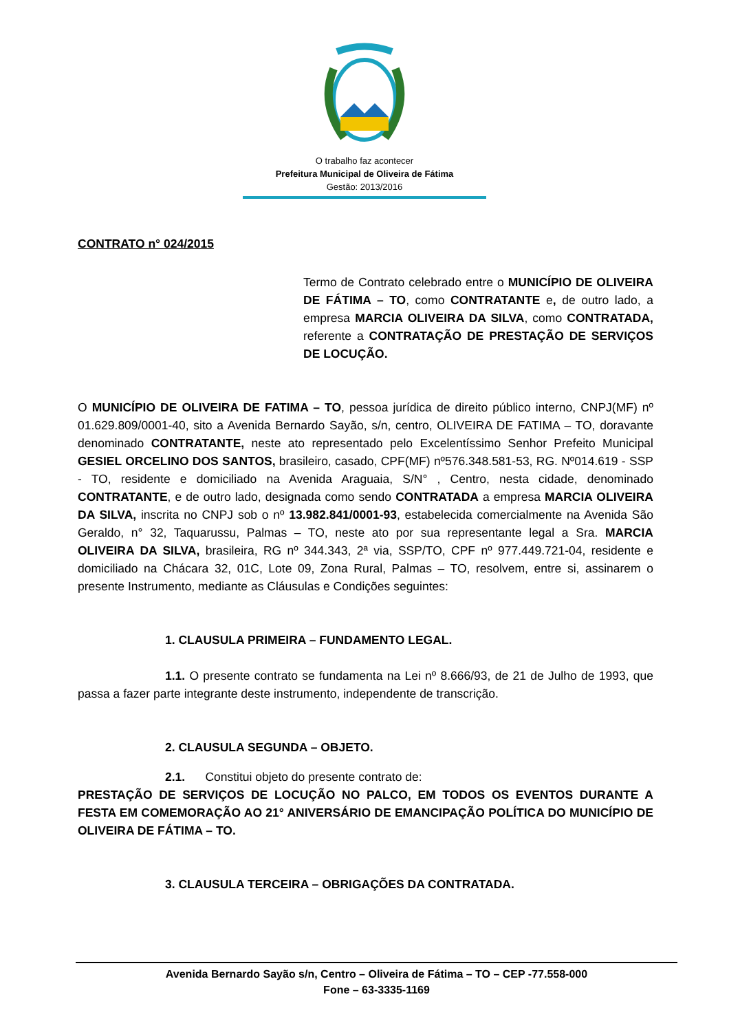O trabalho faz acontecer
Prefeitura Municipal de Oliveira de Fátima
Gestão: 2013/2016
CONTRATO n° 024/2015
Termo de Contrato celebrado entre o MUNICÍPIO DE OLIVEIRA DE FÁTIMA – TO, como CONTRATANTE e, de outro lado, a empresa MARCIA OLIVEIRA DA SILVA, como CONTRATADA, referente a CONTRATAÇÃO DE PRESTAÇÃO DE SERVIÇOS DE LOCUÇÃO.
O MUNICÍPIO DE OLIVEIRA DE FATIMA – TO, pessoa jurídica de direito público interno, CNPJ(MF) nº 01.629.809/0001-40, sito a Avenida Bernardo Sayão, s/n, centro, OLIVEIRA DE FATIMA – TO, doravante denominado CONTRATANTE, neste ato representado pelo Excelentíssimo Senhor Prefeito Municipal GESIEL ORCELINO DOS SANTOS, brasileiro, casado, CPF(MF) nº576.348.581-53, RG. Nº014.619 - SSP - TO, residente e domiciliado na Avenida Araguaia, S/N° , Centro, nesta cidade, denominado CONTRATANTE, e de outro lado, designada como sendo CONTRATADA a empresa MARCIA OLIVEIRA DA SILVA, inscrita no CNPJ sob o nº 13.982.841/0001-93, estabelecida comercialmente na Avenida São Geraldo, n° 32, Taquarussu, Palmas – TO, neste ato por sua representante legal a Sra. MARCIA OLIVEIRA DA SILVA, brasileira, RG nº 344.343, 2ª via, SSP/TO, CPF nº 977.449.721-04, residente e domiciliado na Chácara 32, 01C, Lote 09, Zona Rural, Palmas – TO, resolvem, entre si, assinarem o presente Instrumento, mediante as Cláusulas e Condições seguintes:
1. CLAUSULA PRIMEIRA – FUNDAMENTO LEGAL.
1.1. O presente contrato se fundamenta na Lei nº 8.666/93, de 21 de Julho de 1993, que passa a fazer parte integrante deste instrumento, independente de transcrição.
2. CLAUSULA SEGUNDA – OBJETO.
2.1. Constitui objeto do presente contrato de:
PRESTAÇÃO DE SERVIÇOS DE LOCUÇÃO NO PALCO, EM TODOS OS EVENTOS DURANTE A FESTA EM COMEMORAÇÃO AO 21° ANIVERSÁRIO DE EMANCIPAÇÃO POLÍTICA DO MUNICÍPIO DE OLIVEIRA DE FÁTIMA – TO.
3. CLAUSULA TERCEIRA – OBRIGAÇÕES DA CONTRATADA.
Avenida Bernardo Sayão s/n, Centro – Oliveira de Fátima – TO – CEP -77.558-000
Fone – 63-3335-1169